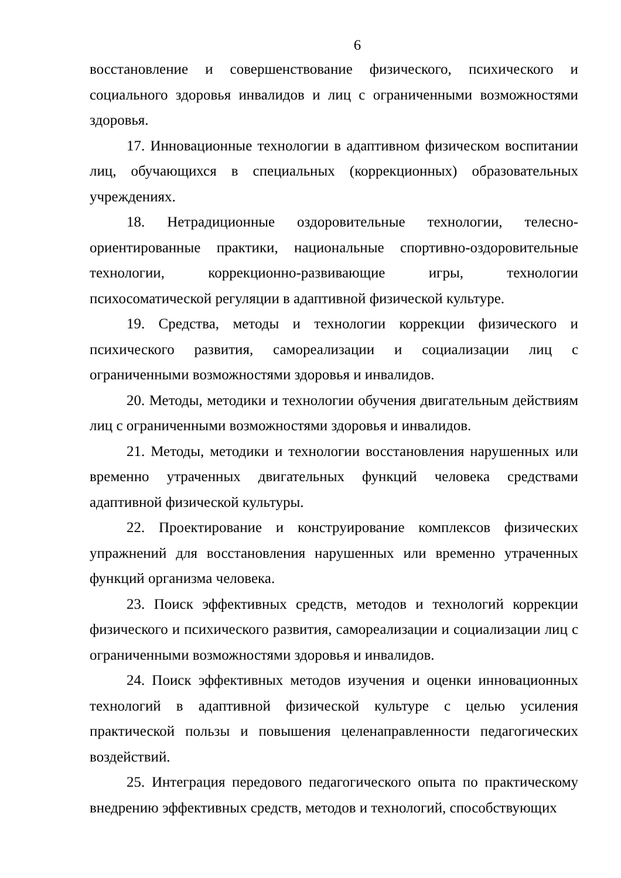6
восстановление и совершенствование физического, психического и социального здоровья инвалидов и лиц с ограниченными возможностями здоровья.
17. Инновационные технологии в адаптивном физическом воспитании лиц, обучающихся в специальных (коррекционных) образовательных учреждениях.
18. Нетрадиционные оздоровительные технологии, телесно-ориентированные практики, национальные спортивно-оздоровительные технологии, коррекционно-развивающие игры, технологии психосоматической регуляции в адаптивной физической культуре.
19. Средства, методы и технологии коррекции физического и психического развития, самореализации и социализации лиц с ограниченными возможностями здоровья и инвалидов.
20. Методы, методики и технологии обучения двигательным действиям лиц с ограниченными возможностями здоровья и инвалидов.
21. Методы, методики и технологии восстановления нарушенных или временно утраченных двигательных функций человека средствами адаптивной физической культуры.
22. Проектирование и конструирование комплексов физических упражнений для восстановления нарушенных или временно утраченных функций организма человека.
23. Поиск эффективных средств, методов и технологий коррекции физического и психического развития, самореализации и социализации лиц с ограниченными возможностями здоровья и инвалидов.
24. Поиск эффективных методов изучения и оценки инновационных технологий в адаптивной физической культуре с целью усиления практической пользы и повышения целенаправленности педагогических воздействий.
25. Интеграция передового педагогического опыта по практическому внедрению эффективных средств, методов и технологий, способствующих